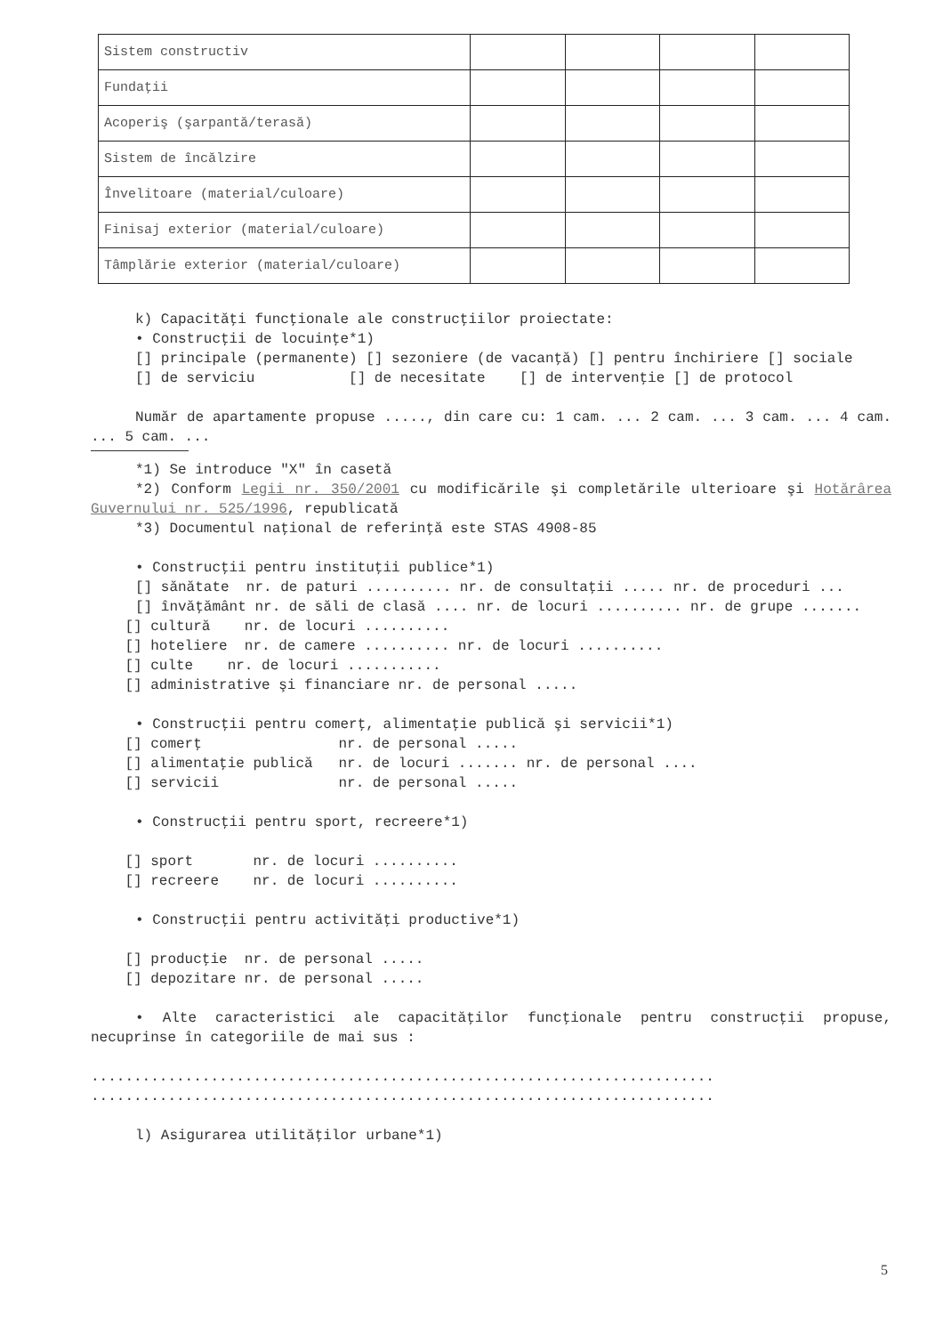| Sistem constructiv | | | | |
| Fundaţii | | | | |
| Acoperiş (şarpantă/terasă) | | | | |
| Sistem de încălzire | | | | |
| Învelitoare (material/culoare) | | | | |
| Finisaj exterior (material/culoare) | | | | |
| Tâmplărie exterior (material/culoare) | | | | |
k) Capacităţi funcţionale ale construcţiilor proiectate:
• Construcţii de locuinţe*1)
[] principale (permanente) [] sezoniere (de vacanţă) [] pentru închiriere [] sociale
[] de serviciu [] de necesitate [] de intervenţie [] de protocol
Număr de apartamente propuse ....., din care cu: 1 cam. ... 2 cam. ... 3 cam. ... 4 cam. ... 5 cam. ...
*1) Se introduce "X" în casetă
*2) Conform Legii nr. 350/2001 cu modificările şi completările ulterioare şi Hotărârea Guvernului nr. 525/1996, republicată
*3) Documentul naţional de referinţă este STAS 4908-85
• Construcţii pentru instituţii publice*1)
[] sănătate nr. de paturi .......... nr. de consultaţii ..... nr. de proceduri ...
[] învăţământ nr. de săli de clasă .... nr. de locuri .......... nr. de grupe .......
    [] cultură    nr. de locuri ..........
    [] hoteliere  nr. de camere .......... nr. de locuri ..........
    [] culte    nr. de locuri ...........
    [] administrative şi financiare nr. de personal .....
• Construcţii pentru comerţ, alimentaţie publică şi servicii*1)
    [] comerţ                nr. de personal .....
    [] alimentaţie publică   nr. de locuri ....... nr. de personal ....
    [] servicii              nr. de personal .....
• Construcţii pentru sport, recreere*1)
    [] sport       nr. de locuri ..........
    [] recreere    nr. de locuri ..........
• Construcţii pentru activităţi productive*1)
    [] producţie  nr. de personal .....
    [] depozitare nr. de personal .....
• Alte caracteristici ale capacităţilor funcţionale pentru construcţii propuse, necuprinse în categoriile de mai sus :
.........................................................................
.........................................................................
l) Asigurarea utilităţilor urbane*1)
5